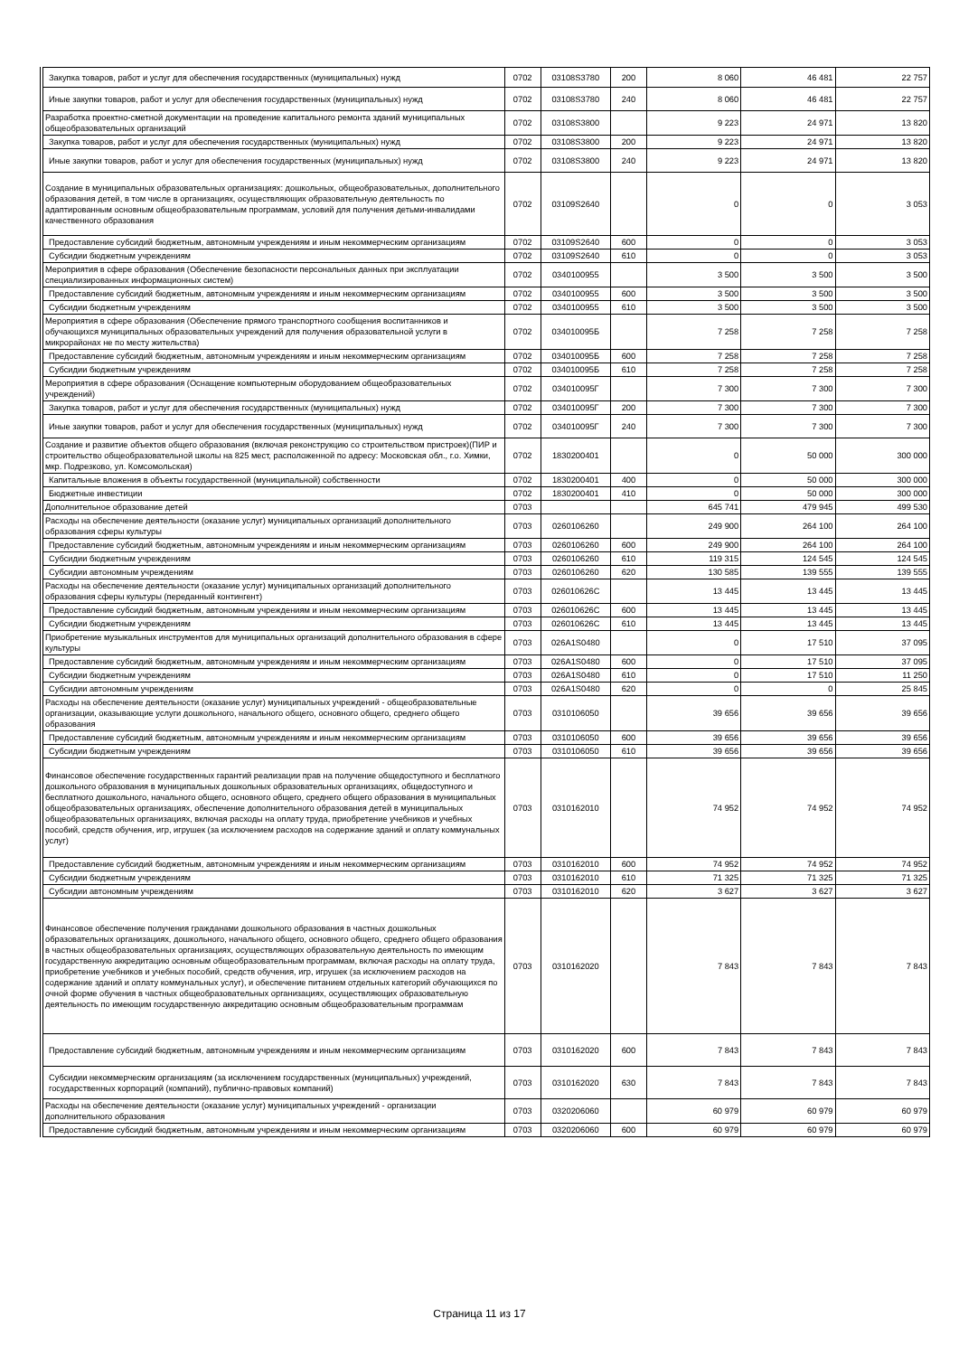| Закупка товаров, работ и услуг для обеспечения государственных (муниципальных) нужд | 0702 | 03108S3780 | 200 | 8 060 | 46 481 | 22 757 |
| Иные закупки товаров, работ и услуг для обеспечения государственных (муниципальных) нужд | 0702 | 03108S3780 | 240 | 8 060 | 46 481 | 22 757 |
| Разработка проектно-сметной документации на проведение капитального ремонта зданий муниципальных общеобразовательных организаций | 0702 | 03108S3800 | | 9 223 | 24 971 | 13 820 |
| Закупка товаров, работ и услуг для обеспечения государственных (муниципальных) нужд | 0702 | 03108S3800 | 200 | 9 223 | 24 971 | 13 820 |
| Иные закупки товаров, работ и услуг для обеспечения государственных (муниципальных) нужд | 0702 | 03108S3800 | 240 | 9 223 | 24 971 | 13 820 |
| Создание в муниципальных образовательных организациях: дошкольных, общеобразовательных, дополнительного образования детей, в том числе в организациях, осуществляющих образовательную деятельность по адаптированным основным общеобразовательным программам, условий для получения детьми-инвалидами качественного образования | 0702 | 03109S2640 | | 0 | 0 | 3 053 |
| Предоставление субсидий бюджетным, автономным учреждениям и иным некоммерческим организациям | 0702 | 03109S2640 | 600 | 0 | 0 | 3 053 |
| Субсидии бюджетным учреждениям | 0702 | 03109S2640 | 610 | 0 | 0 | 3 053 |
| Мероприятия в сфере образования (Обеспечение безопасности персональных данных при эксплуатации специализированных информационных систем) | 0702 | 0340100955 | | 3 500 | 3 500 | 3 500 |
| Предоставление субсидий бюджетным, автономным учреждениям и иным некоммерческим организациям | 0702 | 0340100955 | 600 | 3 500 | 3 500 | 3 500 |
| Субсидии бюджетным учреждениям | 0702 | 0340100955 | 610 | 3 500 | 3 500 | 3 500 |
| Мероприятия в сфере образования (Обеспечение прямого транспортного сообщения воспитанников и обучающихся муниципальных образовательных учреждений для получения образовательной услуги в микрорайонах не по месту жительства) | 0702 | 034010095Б | | 7 258 | 7 258 | 7 258 |
| Предоставление субсидий бюджетным, автономным учреждениям и иным некоммерческим организациям | 0702 | 034010095Б | 600 | 7 258 | 7 258 | 7 258 |
| Субсидии бюджетным учреждениям | 0702 | 034010095Б | 610 | 7 258 | 7 258 | 7 258 |
| Мероприятия в сфере образования (Оснащение компьютерным оборудованием общеобразовательных учреждений) | 0702 | 034010095Г | | 7 300 | 7 300 | 7 300 |
| Закупка товаров, работ и услуг для обеспечения государственных (муниципальных) нужд | 0702 | 034010095Г | 200 | 7 300 | 7 300 | 7 300 |
| Иные закупки товаров, работ и услуг для обеспечения государственных (муниципальных) нужд | 0702 | 034010095Г | 240 | 7 300 | 7 300 | 7 300 |
| Создание и развитие объектов общего образования (включая реконструкцию со строительством пристроек)(ПИР и строительство общеобразовательной школы на 825 мест, расположенной по адресу: Московская обл., г.о. Химки, мкр. Подрезково, ул. Комсомольская) | 0702 | 1830200401 | | 0 | 50 000 | 300 000 |
| Капитальные вложения в объекты государственной (муниципальной) собственности | 0702 | 1830200401 | 400 | 0 | 50 000 | 300 000 |
| Бюджетные инвестиции | 0702 | 1830200401 | 410 | 0 | 50 000 | 300 000 |
| Дополнительное образование детей | 0703 | | | 645 741 | 479 945 | 499 530 |
| Расходы на обеспечение деятельности (оказание услуг) муниципальных организаций дополнительного образования сферы культуры | 0703 | 0260106260 | | 249 900 | 264 100 | 264 100 |
| Предоставление субсидий бюджетным, автономным учреждениям и иным некоммерческим организациям | 0703 | 0260106260 | 600 | 249 900 | 264 100 | 264 100 |
| Субсидии бюджетным учреждениям | 0703 | 0260106260 | 610 | 119 315 | 124 545 | 124 545 |
| Субсидии автономным учреждениям | 0703 | 0260106260 | 620 | 130 585 | 139 555 | 139 555 |
| Расходы на обеспечение деятельности (оказание услуг) муниципальных организаций дополнительного образования сферы культуры (переданный контингент) | 0703 | 026010626С | | 13 445 | 13 445 | 13 445 |
| Предоставление субсидий бюджетным, автономным учреждениям и иным некоммерческим организациям | 0703 | 026010626С | 600 | 13 445 | 13 445 | 13 445 |
| Субсидии бюджетным учреждениям | 0703 | 026010626С | 610 | 13 445 | 13 445 | 13 445 |
| Приобретение музыкальных инструментов для муниципальных организаций дополнительного образования в сфере культуры | 0703 | 026A1S0480 | | 0 | 17 510 | 37 095 |
| Предоставление субсидий бюджетным, автономным учреждениям и иным некоммерческим организациям | 0703 | 026A1S0480 | 600 | 0 | 17 510 | 37 095 |
| Субсидии бюджетным учреждениям | 0703 | 026A1S0480 | 610 | 0 | 17 510 | 11 250 |
| Субсидии автономным учреждениям | 0703 | 026A1S0480 | 620 | 0 | 0 | 25 845 |
| Расходы на обеспечение деятельности (оказание услуг) муниципальных учреждений - общеобразовательные организации, оказывающие услуги дошкольного, начального общего, основного общего, среднего общего образования | 0703 | 0310106050 | | 39 656 | 39 656 | 39 656 |
| Предоставление субсидий бюджетным, автономным учреждениям и иным некоммерческим организациям | 0703 | 0310106050 | 600 | 39 656 | 39 656 | 39 656 |
| Субсидии бюджетным учреждениям | 0703 | 0310106050 | 610 | 39 656 | 39 656 | 39 656 |
| Финансовое обеспечение государственных гарантий реализации прав на получение общедоступного и бесплатного дошкольного образования в муниципальных дошкольных образовательных организациях, общедоступного и бесплатного дошкольного, начального общего, основного общего, среднего общего образования в муниципальных общеобразовательных организациях, обеспечение дополнительного образования детей в муниципальных общеобразовательных организациях, включая расходы на оплату труда, приобретение учебников и учебных пособий, средств обучения, игр, игрушек (за исключением расходов на содержание зданий и оплату коммунальных услуг) | 0703 | 0310162010 | | 74 952 | 74 952 | 74 952 |
| Предоставление субсидий бюджетным, автономным учреждениям и иным некоммерческим организациям | 0703 | 0310162010 | 600 | 74 952 | 74 952 | 74 952 |
| Субсидии бюджетным учреждениям | 0703 | 0310162010 | 610 | 71 325 | 71 325 | 71 325 |
| Субсидии автономным учреждениям | 0703 | 0310162010 | 620 | 3 627 | 3 627 | 3 627 |
| Финансовое обеспечение получения гражданами дошкольного образования в частных дошкольных образовательных организациях, дошкольного, начального общего, основного общего, среднего общего образования в частных общеобразовательных организациях, осуществляющих образовательную деятельность по имеющим государственную аккредитацию основным общеобразовательным программам, включая расходы на оплату труда, приобретение учебников и учебных пособий, средств обучения, игр, игрушек (за исключением расходов на содержание зданий и оплату коммунальных услуг), и обеспечение питанием отдельных категорий обучающихся по очной форме обучения в частных общеобразовательных организациях, осуществляющих образовательную деятельность по имеющим государственную аккредитацию основным общеобразовательным программам | 0703 | 0310162020 | | 7 843 | 7 843 | 7 843 |
| Предоставление субсидий бюджетным, автономным учреждениям и иным некоммерческим организациям | 0703 | 0310162020 | 600 | 7 843 | 7 843 | 7 843 |
| Субсидии некоммерческим организациям (за исключением государственных (муниципальных) учреждений, государственных корпораций (компаний), публично-правовых компаний) | 0703 | 0310162020 | 630 | 7 843 | 7 843 | 7 843 |
| Расходы на обеспечение деятельности (оказание услуг) муниципальных учреждений - организации дополнительного образования | 0703 | 0320206060 | | 60 979 | 60 979 | 60 979 |
| Предоставление субсидий бюджетным, автономным учреждениям и иным некоммерческим организациям | 0703 | 0320206060 | 600 | 60 979 | 60 979 | 60 979 |
Страница 11 из 17